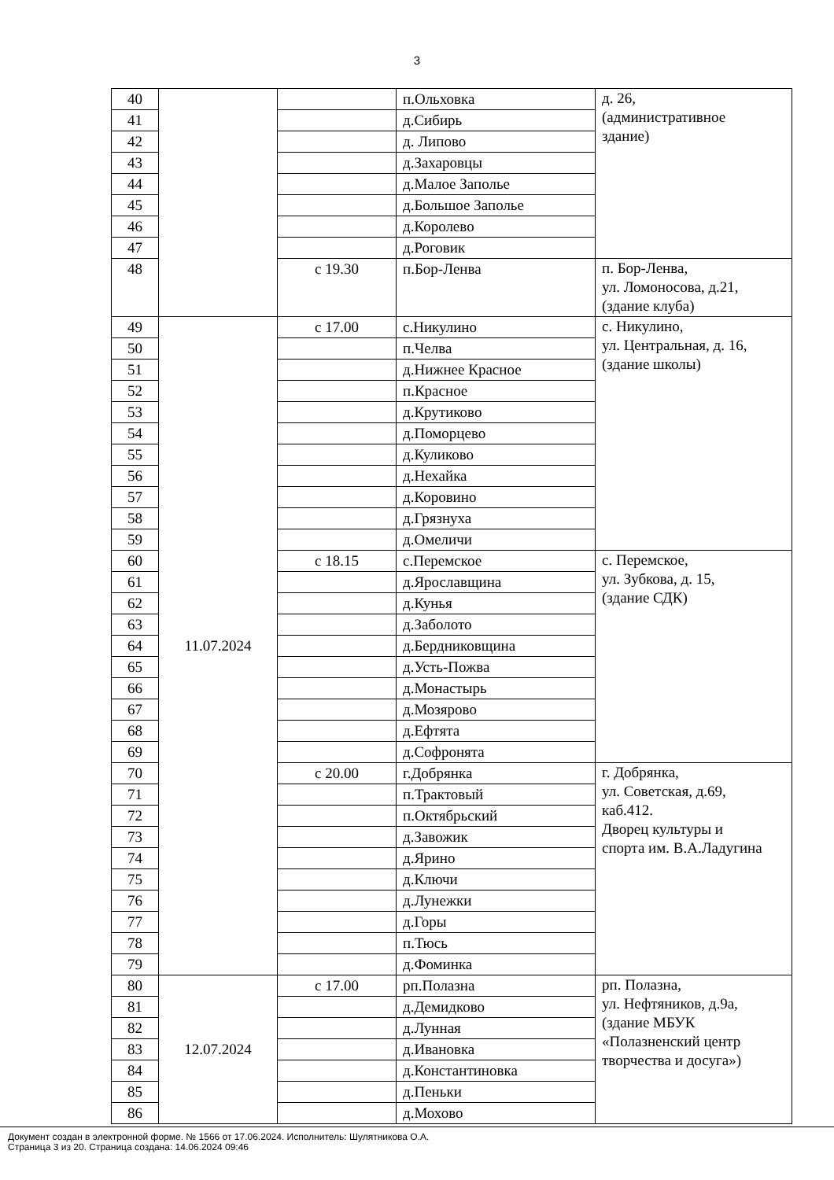3
| 40 | | | п.Ольховка | д. 26, (административное здание) |
| 41 | | | д.Сибирь | |
| 42 | | | д. Липово | |
| 43 | | | д.Захаровцы | |
| 44 | | | д.Малое Заполье | |
| 45 | | | д.Большое Заполье | |
| 46 | | | д.Королево | |
| 47 | | | д.Роговик | |
| 48 | | с 19.30 | п.Бор-Ленва | п. Бор-Ленва, ул. Ломоносова, д.21, (здание клуба) |
| 49 | 11.07.2024 | с 17.00 | с.Никулино | с. Никулино, ул. Центральная, д. 16, (здание школы) |
| 50 | | | п.Челва | |
| 51 | | | д.Нижнее Красное | |
| 52 | | | п.Красное | |
| 53 | | | д.Крутиково | |
| 54 | | | д.Поморцево | |
| 55 | | | д.Куликово | |
| 56 | | | д.Нехайка | |
| 57 | | | д.Коровино | |
| 58 | | | д.Грязнуха | |
| 59 | | | д.Омеличи | |
| 60 | | с 18.15 | с.Перемское | с. Перемское, ул. Зубкова, д. 15, (здание СДК) |
| 61 | | | д.Ярославщина | |
| 62 | | | д.Кунья | |
| 63 | | | д.Заболото | |
| 64 | | | д.Бердниковщина | |
| 65 | | | д.Усть-Пожва | |
| 66 | | | д.Монастырь | |
| 67 | | | д.Мозярово | |
| 68 | | | д.Ефтята | |
| 69 | | | д.Софронята | |
| 70 | | с 20.00 | г.Добрянка | г. Добрянка, ул. Советская, д.69, каб.412. Дворец культуры и спорта им. В.А.Ладугина |
| 71 | | | п.Трактовый | |
| 72 | | | п.Октябрьский | |
| 73 | | | д.Завожик | |
| 74 | | | д.Ярино | |
| 75 | | | д.Ключи | |
| 76 | | | д.Лунежки | |
| 77 | | | д.Горы | |
| 78 | | | п.Тюсь | |
| 79 | | | д.Фоминка | |
| 80 | 12.07.2024 | с 17.00 | рп.Полазна | рп. Полазна, ул. Нефтяников, д.9а, (здание МБУК «Полазненский центр творчества и досуга») |
| 81 | | | д.Демидково | |
| 82 | | | д.Лунная | |
| 83 | | | д.Ивановка | |
| 84 | | | д.Константиновка | |
| 85 | | | д.Пеньки | |
| 86 | | | д.Мохово | |
Документ создан в электронной форме. № 1566 от 17.06.2024. Исполнитель: Шулятникова О.А.
Страница 3 из 20. Страница создана: 14.06.2024 09:46